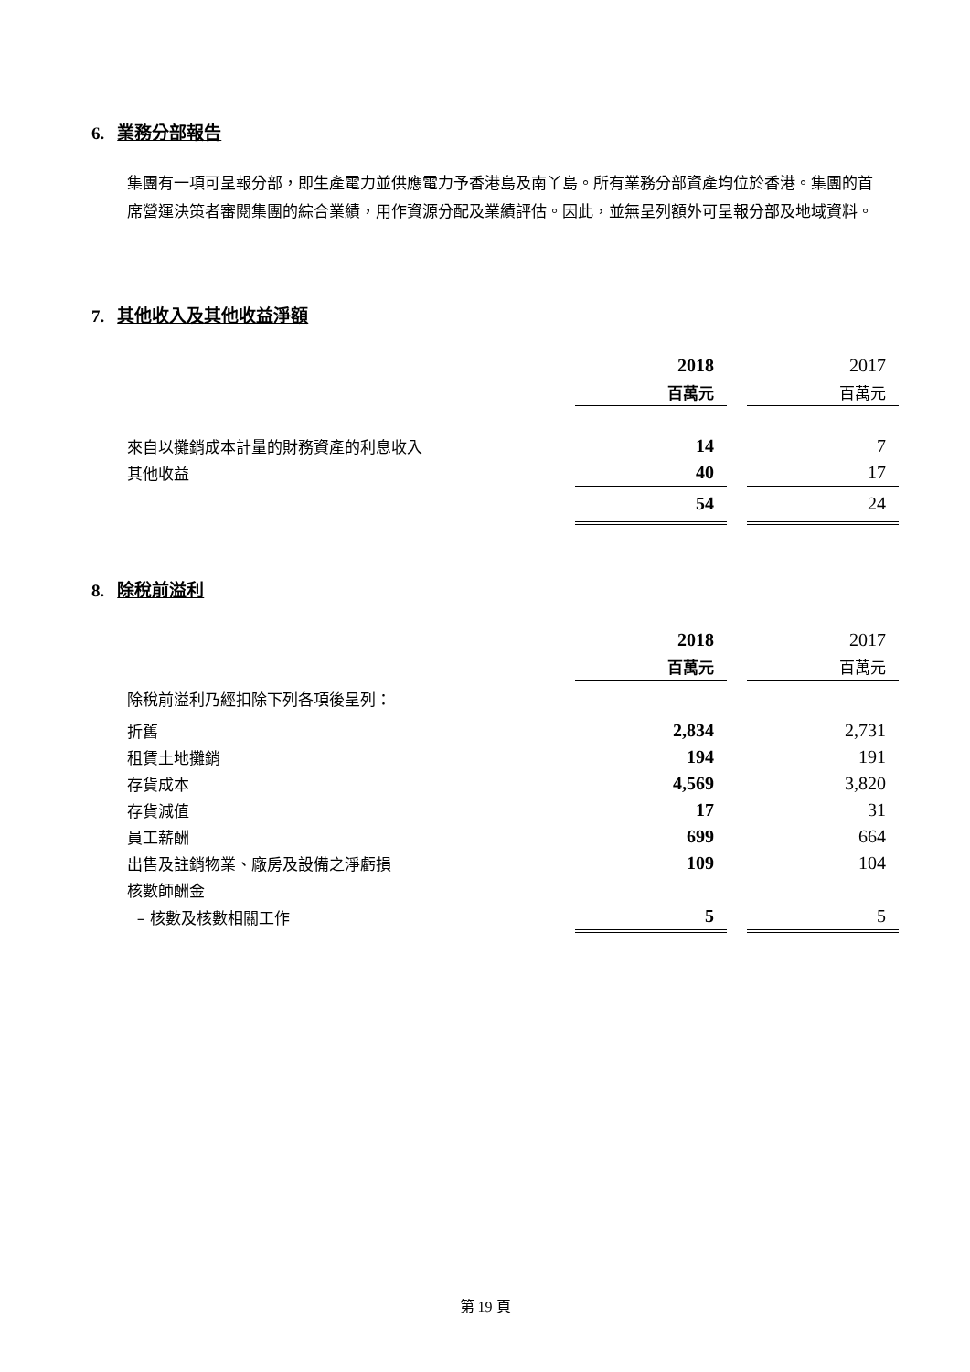6. 業務分部報告
集團有一項可呈報分部，即生產電力並供應電力予香港島及南丫島。所有業務分部資產均位於香港。集團的首席營運決策者審閱集團的綜合業績，用作資源分配及業績評估。因此，並無呈列額外可呈報分部及地域資料。
7. 其他收入及其他收益淨額
| | 2018 | | 2017 |
| | 百萬元 | | 百萬元 |
| 來自以攤銷成本計量的財務資產的利息收入 | 14 | | 7 |
| 其他收益 | 40 | | 17 |
| | 54 | | 24 |
8. 除稅前溢利
| | 2018 | | 2017 |
| | 百萬元 | | 百萬元 |
| 除稅前溢利乃經扣除下列各項後呈列： | | | |
| 折舊 | 2,834 | | 2,731 |
| 租賃土地攤銷 | 194 | | 191 |
| 存貨成本 | 4,569 | | 3,820 |
| 存貨減值 | 17 | | 31 |
| 員工薪酬 | 699 | | 664 |
| 出售及註銷物業、廠房及設備之淨虧損 | 109 | | 104 |
| 核數師酬金 | | | |
| – 核數及核數相關工作 | 5 | | 5 |
第 19 頁